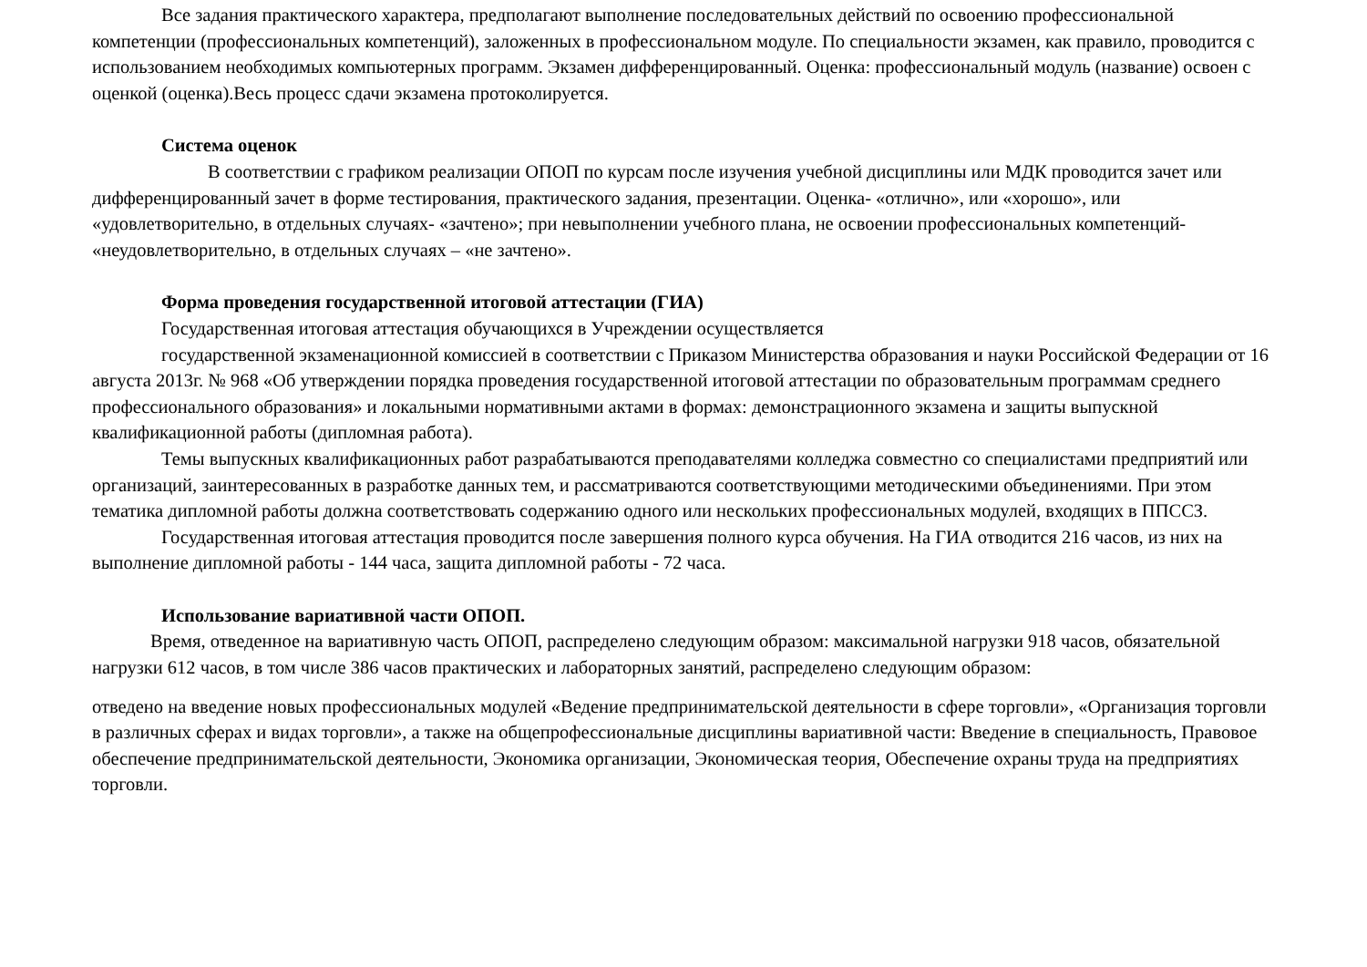Все задания практического характера, предполагают выполнение последовательных действий по освоению профессиональной компетенции (профессиональных компетенций), заложенных в профессиональном модуле. По специальности экзамен, как правило, проводится с использованием необходимых компьютерных программ. Экзамен дифференцированный. Оценка: профессиональный модуль (название) освоен с оценкой (оценка).Весь процесс сдачи экзамена протоколируется.
Система оценок
В соответствии с графиком реализации ОПОП по курсам после изучения учебной дисциплины или МДК проводится зачет или дифференцированный зачет в форме тестирования, практического задания, презентации. Оценка- «отлично», или «хорошо», или «удовлетворительно, в отдельных случаях- «зачтено»; при невыполнении учебного плана, не освоении профессиональных компетенций- «неудовлетворительно, в отдельных случаях – «не зачтено».
Форма проведения государственной итоговой аттестации (ГИА)
Государственная итоговая аттестация обучающихся в Учреждении осуществляется
государственной экзаменационной комиссией в соответствии с Приказом Министерства образования и науки Российской Федерации от 16 августа 2013г. № 968 «Об утверждении порядка проведения государственной итоговой аттестации по образовательным программам среднего профессионального образования» и локальными нормативными актами в формах: демонстрационного экзамена и защиты выпускной квалификационной работы (дипломная работа).
Темы выпускных квалификационных работ разрабатываются преподавателями колледжа совместно со специалистами предприятий или организаций, заинтересованных в разработке данных тем, и рассматриваются соответствующими методическими объединениями. При этом тематика дипломной работы должна соответствовать содержанию одного или нескольких профессиональных модулей, входящих в ППССЗ.
Государственная итоговая аттестация проводится после завершения полного курса обучения. На ГИА отводится 216 часов, из них на выполнение дипломной работы - 144 часа, защита дипломной работы - 72 часа.
Использование вариативной части ОПОП.
Время, отведенное на вариативную часть ОПОП, распределено следующим образом: максимальной нагрузки 918 часов, обязательной нагрузки 612 часов, в том числе 386 часов практических и лабораторных занятий, распределено следующим образом:
отведено на введение новых профессиональных модулей «Ведение предпринимательской деятельности в сфере торговли», «Организация торговли в различных сферах и видах торговли», а также на общепрофессиональные дисциплины вариативной части: Введение в специальность, Правовое обеспечение предпринимательской деятельности, Экономика организации, Экономическая теория, Обеспечение охраны труда на предприятиях торговли.